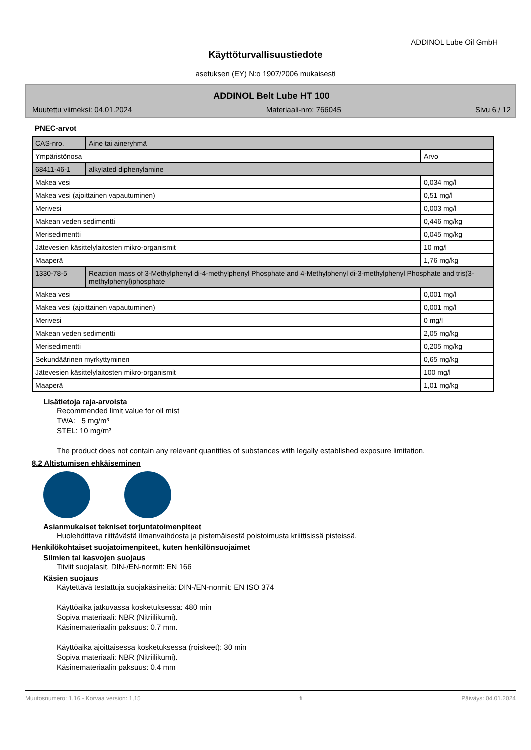ADDINOL Lube Oil GmbH
Käyttöturvallisuustiedote
asetuksen (EY) N:o 1907/2006 mukaisesti
ADDINOL Belt Lube HT 100
Muutettu viimeksi: 04.01.2024 Materiaali-nro: 766045 Sivu 6 / 12
PNEC-arvot
| CAS-nro. | Aine tai aineryhmä | |
| Ympäristönosa | | Arvo |
| 68411-46-1 | alkylated diphenylamine | |
| Makea vesi | | 0,034 mg/l |
| Makea vesi (ajoittainen vapautuminen) | | 0,51 mg/l |
| Merivesi | | 0,003 mg/l |
| Makean veden sedimentti | | 0,446 mg/kg |
| Merisedimentti | | 0,045 mg/kg |
| Jätevesien käsittelylaitosten mikro-organismit | | 10 mg/l |
| Maaperä | | 1,76 mg/kg |
| 1330-78-5 | Reaction mass of 3-Methylphenyl di-4-methylphenyl Phosphate and 4-Methylphenyl di-3-methylphenyl Phosphate and tris(3-methylphenyl)phosphate | |
| Makea vesi | | 0,001 mg/l |
| Makea vesi (ajoittainen vapautuminen) | | 0,001 mg/l |
| Merivesi | | 0 mg/l |
| Makean veden sedimentti | | 2,05 mg/kg |
| Merisedimentti | | 0,205 mg/kg |
| Sekundäärinen myrkyttyminen | | 0,65 mg/kg |
| Jätevesien käsittelylaitosten mikro-organismit | | 100 mg/l |
| Maaperä | | 1,01 mg/kg |
Lisätietoja raja-arvoista
Recommended limit value for oil mist
TWA: 5 mg/m³
STEL: 10 mg/m³
The product does not contain any relevant quantities of substances with legally established exposure limitation.
8.2 Altistumisen ehkäiseminen
Asianmukaiset tekniset torjuntatoimenpiteet
Huolehdittava riittävästä ilmanvaihdosta ja pistemäisestä poistoimusta kriittisissä pisteissä.
Henkilökohtaiset suojatoimenpiteet, kuten henkilönsuojaimet
Silmien tai kasvojen suojaus
Tiiviit suojalasit. DIN-/EN-normit: EN 166
Käsien suojaus
Käytettävä testattuja suojakäsineitä: DIN-/EN-normit: EN ISO 374
Käyttöaika jatkuvassa kosketuksessa: 480 min
Sopiva materiaali: NBR (Nitriilikumi).
Käsinemateriaalin paksuus: 0.7 mm.
Käyttöaika ajoittaisessa kosketuksessa (roiskeet): 30 min
Sopiva materiaali: NBR (Nitriilikumi).
Käsinemateriaalin paksuus: 0.4 mm
Muutosnumero: 1,16 - Korvaa version: 1,15 fi Päiväys: 04.01.2024